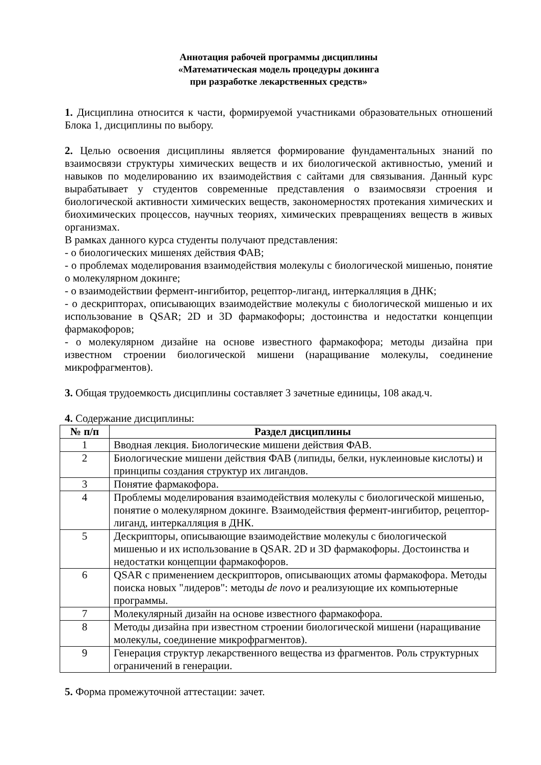Аннотация рабочей программы дисциплины
«Математическая модель процедуры докинга
при разработке лекарственных средств»
1. Дисциплина относится к части, формируемой участниками образовательных отношений Блока 1, дисциплины по выбору.
2. Целью освоения дисциплины является формирование фундаментальных знаний по взаимосвязи структуры химических веществ и их биологической активностью, умений и навыков по моделированию их взаимодействия с сайтами для связывания. Данный курс вырабатывает у студентов современные представления о взаимосвязи строения и биологической активности химических веществ, закономерностях протекания химических и биохимических процессов, научных теориях, химических превращениях веществ в живых организмах.
В рамках данного курса студенты получают представления:
- о биологических мишенях действия ФАВ;
- о проблемах моделирования взаимодействия молекулы с биологической мишенью, понятие о молекулярном докинге;
- о взаимодействии фермент-ингибитор, рецептор-лиганд, интеркалляция в ДНК;
- о дескрипторах, описывающих взаимодействие молекулы с биологической мишенью и их использование в QSAR; 2D и 3D фармакофоры; достоинства и недостатки концепции фармакофоров;
- о молекулярном дизайне на основе известного фармакофора; методы дизайна при известном строении биологической мишени (наращивание молекулы, соединение микрофрагментов).
3. Общая трудоемкость дисциплины составляет 3 зачетные единицы, 108 акад.ч.
4. Содержание дисциплины:
| № п/п | Раздел дисциплины |
| --- | --- |
| 1 | Вводная лекция. Биологические мишени действия ФАВ. |
| 2 | Биологические мишени действия ФАВ (липиды, белки, нуклеиновые кислоты) и принципы создания структур их лигандов. |
| 3 | Понятие фармакофора. |
| 4 | Проблемы моделирования взаимодействия молекулы с биологической мишенью, понятие о молекулярном докинге. Взаимодействия фермент-ингибитор, рецептор-лиганд, интеркалляция в ДНК. |
| 5 | Дескрипторы, описывающие взаимодействие молекулы с биологической мишенью и их использование в QSAR. 2D и 3D фармакофоры. Достоинства и недостатки концепции фармакофоров. |
| 6 | QSAR с применением дескрипторов, описывающих атомы фармакофора. Методы поиска новых "лидеров": методы de novo и реализующие их компьютерные программы. |
| 7 | Молекулярный дизайн на основе известного фармакофора. |
| 8 | Методы дизайна при известном строении биологической мишени (наращивание молекулы, соединение микрофрагментов). |
| 9 | Генерация структур лекарственного вещества из фрагментов. Роль структурных ограничений в генерации. |
5. Форма промежуточной аттестации: зачет.